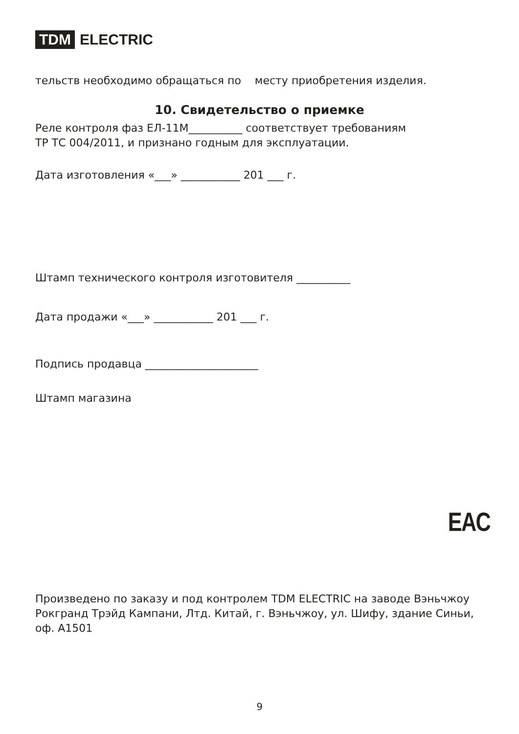TDM ELECTRIC
тельств необходимо обращаться по месту приобретения изделия.
10. Свидетельство о приемке
Реле контроля фаз ЕЛ-11М__________ соответствует требованиям
ТР ТС 004/2011, и признано годным для эксплуатации.
Дата изготовления «___» ___________ 201 ___ г.
Штамп технического контроля изготовителя __________
Дата продажи «___» ___________ 201 ___ г.
Подпись продавца _____________________
Штамп магазина
Произведено по заказу и под контролем TDM ELECTRIC на заводе Вэньчжоу Рокгранд Трэйд Кампани, Лтд. Китай, г. Вэньчжоу, ул. Шифу, здание Синьи, оф. A1501
EAC
9